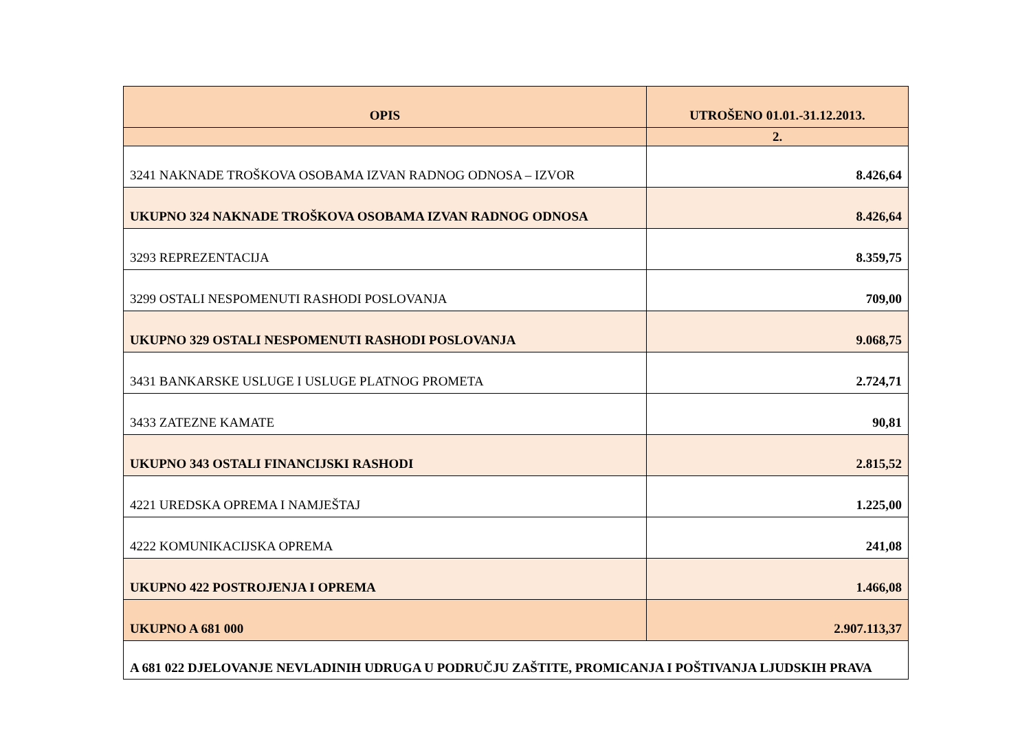| OPIS | UTROŠENO 01.01.-31.12.2013. |
| --- | --- |
| | 2. |
| 3241 NAKNADE TROŠKOVA OSOBAMA IZVAN RADNOG ODNOSA – IZVOR | 8.426,64 |
| UKUPNO 324 NAKNADE TROŠKOVA OSOBAMA IZVAN RADNOG ODNOSA | 8.426,64 |
| 3293 REPREZENTACIJA | 8.359,75 |
| 3299 OSTALI NESPOMENUTI RASHODI POSLOVANJA | 709,00 |
| UKUPNO 329 OSTALI NESPOMENUTI RASHODI POSLOVANJA | 9.068,75 |
| 3431 BANKARSKE USLUGE I USLUGE PLATNOG PROMETA | 2.724,71 |
| 3433 ZATEZNE KAMATE | 90,81 |
| UKUPNO 343 OSTALI FINANCIJSKI RASHODI | 2.815,52 |
| 4221 UREDSKA OPREMA I NAMJEŠTAJ | 1.225,00 |
| 4222 KOMUNIKACIJSKA OPREMA | 241,08 |
| UKUPNO 422 POSTROJENJA I OPREMA | 1.466,08 |
| UKUPNO A 681 000 | 2.907.113,37 |
| A 681 022 DJELOVANJE NEVLADINIH UDRUGA U PODRUČJU ZAŠTITE, PROMICANJA I POŠTIVANJA LJUDSKIH PRAVA | |